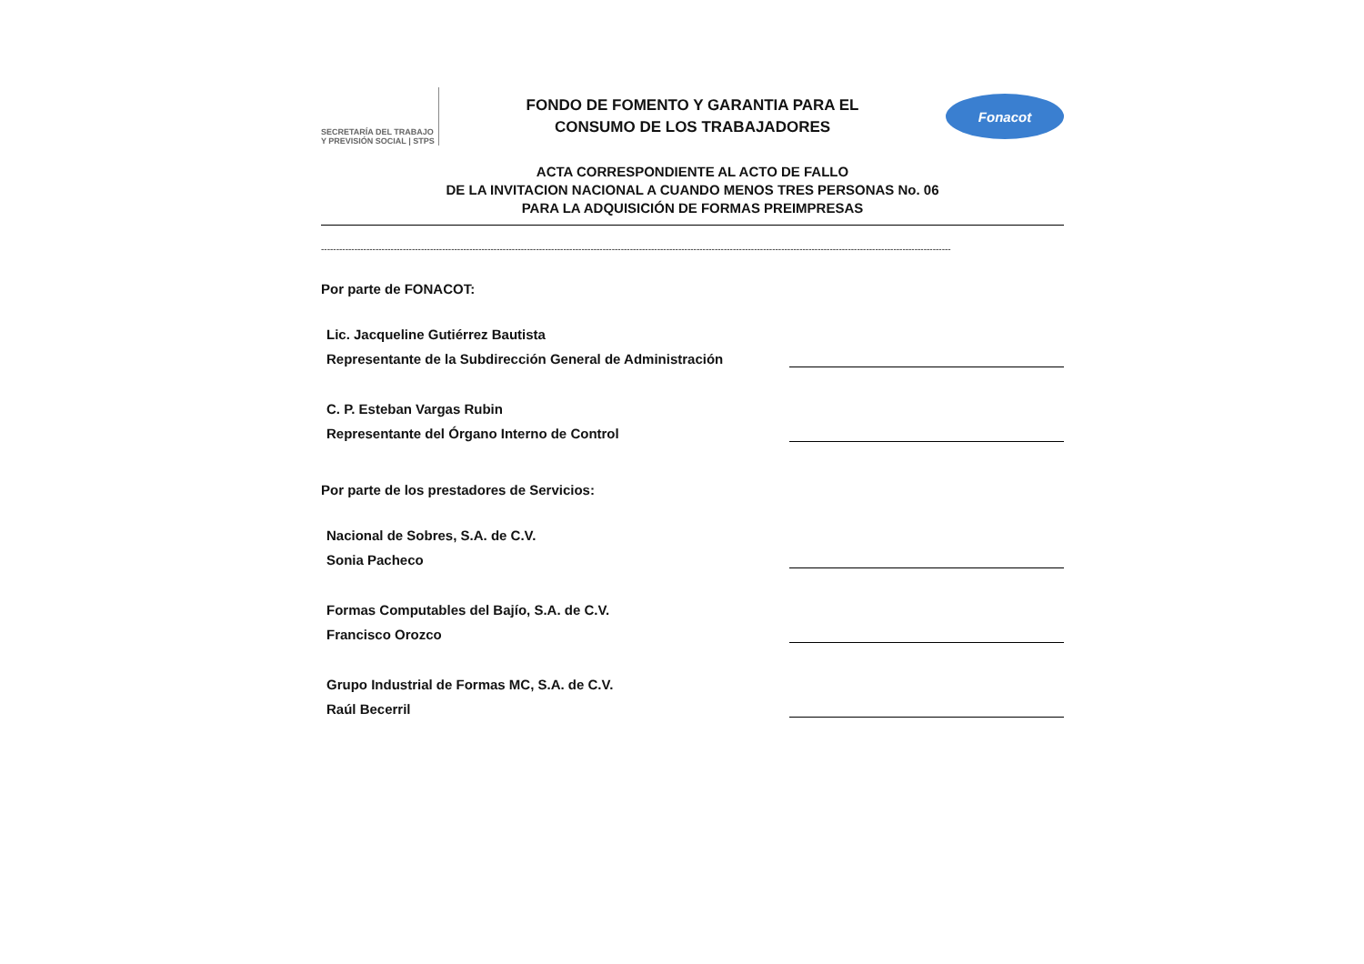SECRETARÍA DEL TRABAJO Y PREVISIÓN SOCIAL | STPS
FONDO DE FOMENTO Y GARANTIA PARA EL
CONSUMO DE LOS TRABAJADORES
Fonacot
ACTA CORRESPONDIENTE AL ACTO DE FALLO
DE LA INVITACION NACIONAL A CUANDO MENOS TRES PERSONAS No. 06
PARA LA ADQUISICIÓN DE FORMAS PREIMPRESAS
----------------------------------------------------------------------------------------------------------------------------------------------------------------------------------------------------------------
Por parte de FONACOT:
Lic. Jacqueline Gutiérrez Bautista
Representante de la Subdirección General de Administración
C. P. Esteban Vargas Rubin
Representante del Órgano Interno de Control
Por parte de los prestadores de Servicios:
Nacional de Sobres, S.A. de C.V.
Sonia Pacheco
Formas Computables del Bajío, S.A. de C.V.
Francisco Orozco
Grupo Industrial de Formas MC, S.A. de C.V.
Raúl Becerril